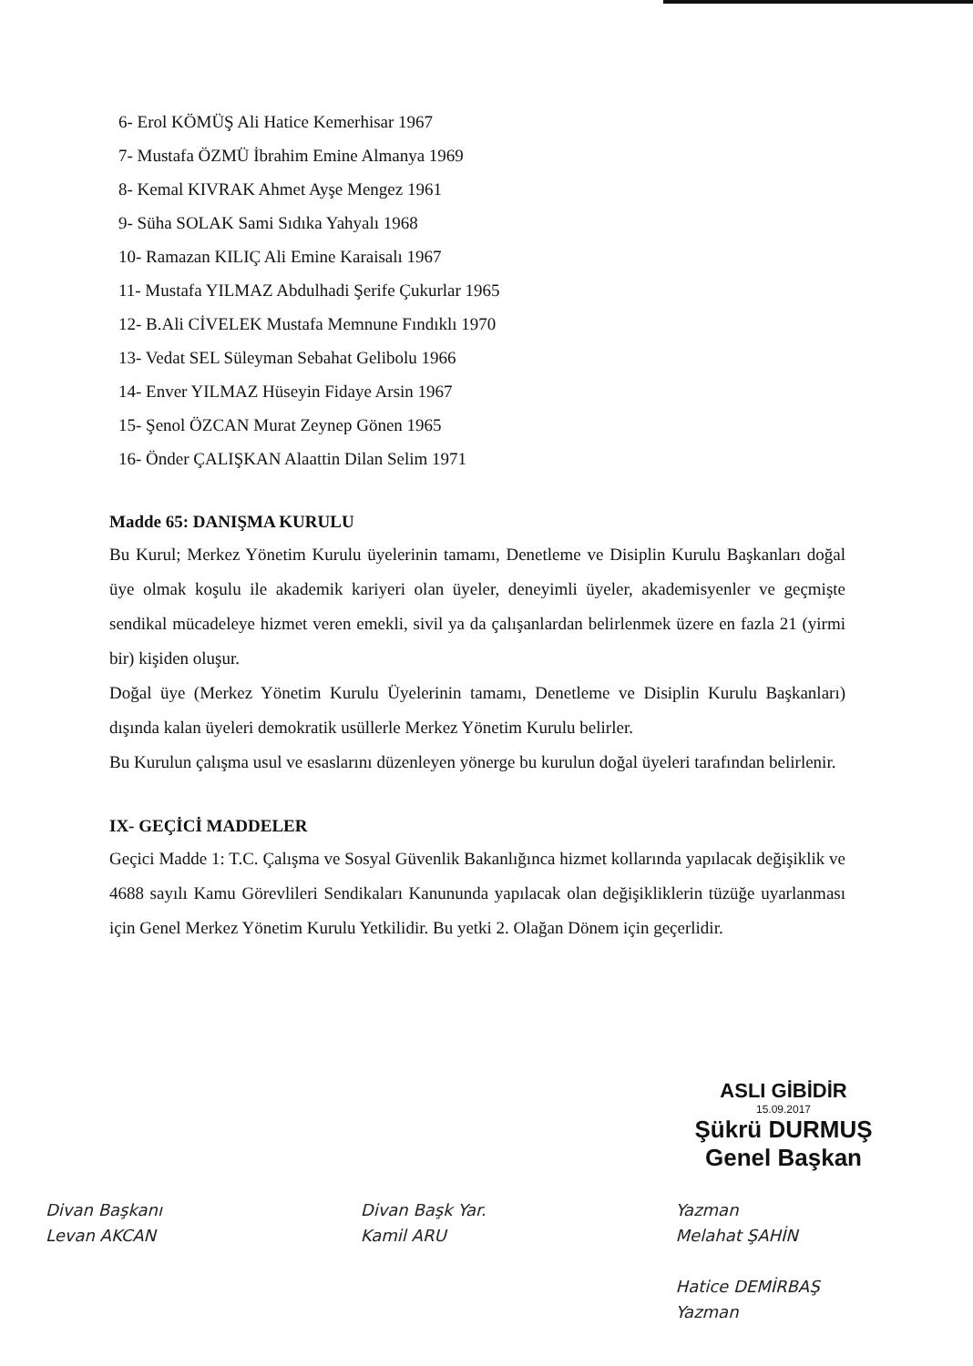6- Erol KÖMÜŞ Ali Hatice Kemerhisar 1967
7- Mustafa ÖZMÜ İbrahim Emine Almanya 1969
8- Kemal KIVRAK Ahmet Ayşe Mengez 1961
9- Süha SOLAK Sami Sıdıka Yahyalı 1968
10- Ramazan KILIÇ Ali Emine Karaisalı 1967
11- Mustafa YILMAZ Abdulhadi Şerife Çukurlar 1965
12- B.Ali CİVELEK Mustafa Memnune Fındıklı 1970
13- Vedat SEL Süleyman Sebahat Gelibolu 1966
14- Enver YILMAZ Hüseyin Fidaye Arsin 1967
15- Şenol ÖZCAN Murat Zeynep Gönen 1965
16- Önder ÇALIŞKAN Alaattin Dilan Selim 1971
Madde 65: DANIŞMA KURULU
Bu Kurul; Merkez Yönetim Kurulu üyelerinin tamamı, Denetleme ve Disiplin Kurulu Başkanları doğal üye olmak koşulu ile akademik kariyeri olan üyeler, deneyimli üyeler, akademisyenler ve geçmişte sendikal mücadeleye hizmet veren emekli, sivil ya da çalışanlardan belirlenmek üzere en fazla 21 (yirmi bir) kişiden oluşur.
Doğal üye (Merkez Yönetim Kurulu Üyelerinin tamamı, Denetleme ve Disiplin Kurulu Başkanları) dışında kalan üyeleri demokratik usüllerle Merkez Yönetim Kurulu belirler.
Bu Kurulun çalışma usul ve esaslarını düzenleyen yönerge bu kurulun doğal üyeleri tarafından belirlenir.
IX- GEÇİCİ MADDELER
Geçici Madde 1: T.C. Çalışma ve Sosyal Güvenlik Bakanlığınca hizmet kollarında yapılacak değişiklik ve 4688 sayılı Kamu Görevlileri Sendikaları Kanununda yapılacak olan değişikliklerin tüzüğe uyarlanması için Genel Merkez Yönetim Kurulu Yetkilidir. Bu yetki 2. Olağan Dönem için geçerlidir.
ASLI GİBİDİR
15.09.2017
Şükrü DURMUŞ
Genel Başkan
Divan Başkanı
Levan AKCAN
Divan Başk Yar.
Kamil ARU
Yazman
Melahat ŞAHİN
Hatice DEMİRBAŞ
Yazman